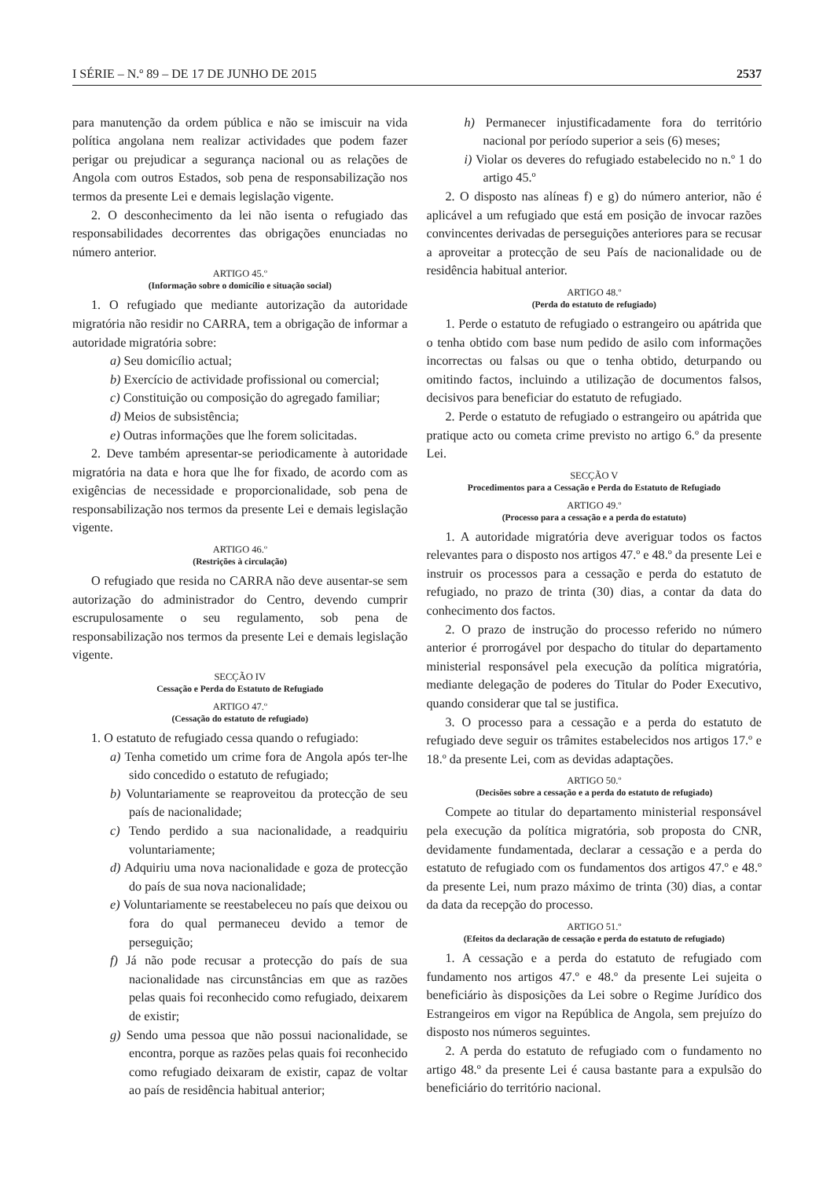I SÉRIE – N.º 89 – DE 17 DE JUNHO DE 2015 2537
para manutenção da ordem pública e não se imiscuir na vida política angolana nem realizar actividades que podem fazer perigar ou prejudicar a segurança nacional ou as relações de Angola com outros Estados, sob pena de responsabilização nos termos da presente Lei e demais legislação vigente.
2. O desconhecimento da lei não isenta o refugiado das responsabilidades decorrentes das obrigações enunciadas no número anterior.
ARTIGO 45.º
(Informação sobre o domicílio e situação social)
1. O refugiado que mediante autorização da autoridade migratória não residir no CARRA, tem a obrigação de informar a autoridade migratória sobre:
a) Seu domicílio actual;
b) Exercício de actividade profissional ou comercial;
c) Constituição ou composição do agregado familiar;
d) Meios de subsistência;
e) Outras informações que lhe forem solicitadas.
2. Deve também apresentar-se periodicamente à autoridade migratória na data e hora que lhe for fixado, de acordo com as exigências de necessidade e proporcionalidade, sob pena de responsabilização nos termos da presente Lei e demais legislação vigente.
ARTIGO 46.º
(Restrições à circulação)
O refugiado que resida no CARRA não deve ausentar-se sem autorização do administrador do Centro, devendo cumprir escrupulosamente o seu regulamento, sob pena de responsabilização nos termos da presente Lei e demais legislação vigente.
SECÇÃO IV
Cessação e Perda do Estatuto de Refugiado
ARTIGO 47.º
(Cessação do estatuto de refugiado)
1. O estatuto de refugiado cessa quando o refugiado:
a) Tenha cometido um crime fora de Angola após ter-lhe sido concedido o estatuto de refugiado;
b) Voluntariamente se reaproveitou da protecção de seu país de nacionalidade;
c) Tendo perdido a sua nacionalidade, a readquiriu voluntariamente;
d) Adquiriu uma nova nacionalidade e goza de protecção do país de sua nova nacionalidade;
e) Voluntariamente se reestabeleceu no país que deixou ou fora do qual permaneceu devido a temor de perseguição;
f) Já não pode recusar a protecção do país de sua nacionalidade nas circunstâncias em que as razões pelas quais foi reconhecido como refugiado, deixarem de existir;
g) Sendo uma pessoa que não possui nacionalidade, se encontra, porque as razões pelas quais foi reconhecido como refugiado deixaram de existir, capaz de voltar ao país de residência habitual anterior;
h) Permanecer injustificadamente fora do território nacional por período superior a seis (6) meses;
i) Violar os deveres do refugiado estabelecido no n.º 1 do artigo 45.º
2. O disposto nas alíneas f) e g) do número anterior, não é aplicável a um refugiado que está em posição de invocar razões convincentes derivadas de perseguições anteriores para se recusar a aproveitar a protecção de seu País de nacionalidade ou de residência habitual anterior.
ARTIGO 48.º
(Perda do estatuto de refugiado)
1. Perde o estatuto de refugiado o estrangeiro ou apátrida que o tenha obtido com base num pedido de asilo com informações incorrectas ou falsas ou que o tenha obtido, deturpando ou omitindo factos, incluindo a utilização de documentos falsos, decisivos para beneficiar do estatuto de refugiado.
2. Perde o estatuto de refugiado o estrangeiro ou apátrida que pratique acto ou cometa crime previsto no artigo 6.º da presente Lei.
SECÇÃO V
Procedimentos para a Cessação e Perda do Estatuto de Refugiado
ARTIGO 49.º
(Processo para a cessação e a perda do estatuto)
1. A autoridade migratória deve averiguar todos os factos relevantes para o disposto nos artigos 47.º e 48.º da presente Lei e instruir os processos para a cessação e perda do estatuto de refugiado, no prazo de trinta (30) dias, a contar da data do conhecimento dos factos.
2. O prazo de instrução do processo referido no número anterior é prorrogável por despacho do titular do departamento ministerial responsável pela execução da política migratória, mediante delegação de poderes do Titular do Poder Executivo, quando considerar que tal se justifica.
3. O processo para a cessação e a perda do estatuto de refugiado deve seguir os trâmites estabelecidos nos artigos 17.º e 18.º da presente Lei, com as devidas adaptações.
ARTIGO 50.º
(Decisões sobre a cessação e a perda do estatuto de refugiado)
Compete ao titular do departamento ministerial responsável pela execução da política migratória, sob proposta do CNR, devidamente fundamentada, declarar a cessação e a perda do estatuto de refugiado com os fundamentos dos artigos 47.º e 48.º da presente Lei, num prazo máximo de trinta (30) dias, a contar da data da recepção do processo.
ARTIGO 51.º
(Efeitos da declaração de cessação e perda do estatuto de refugiado)
1. A cessação e a perda do estatuto de refugiado com fundamento nos artigos 47.º e 48.º da presente Lei sujeita o beneficiário às disposições da Lei sobre o Regime Jurídico dos Estrangeiros em vigor na República de Angola, sem prejuízo do disposto nos números seguintes.
2. A perda do estatuto de refugiado com o fundamento no artigo 48.º da presente Lei é causa bastante para a expulsão do beneficiário do território nacional.